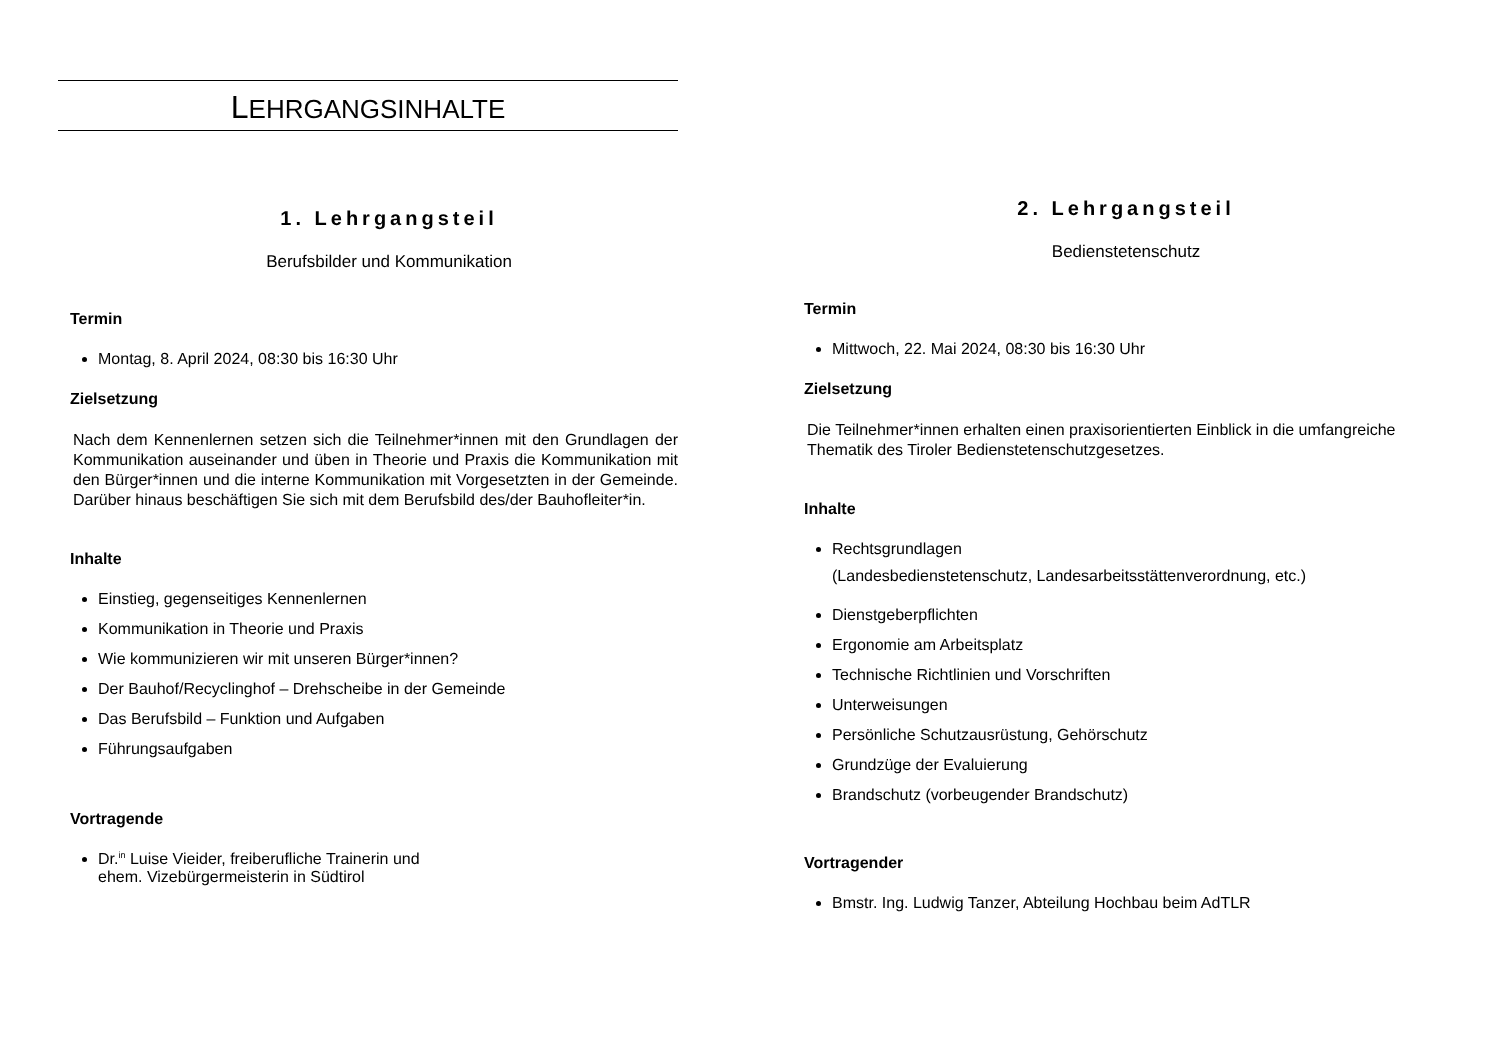LEHRGANGSINHALTE
1. Lehrgangsteil
Berufsbilder und Kommunikation
Termin
Montag, 8. April 2024, 08:30 bis 16:30 Uhr
Zielsetzung
Nach dem Kennenlernen setzen sich die Teilnehmer*innen mit den Grundlagen der Kommunikation auseinander und üben in Theorie und Praxis die Kommunikation mit den Bürger*innen und die interne Kommunikation mit Vorgesetzten in der Gemeinde. Darüber hinaus beschäftigen Sie sich mit dem Berufsbild des/der Bauhofleiter*in.
Inhalte
Einstieg, gegenseitiges Kennenlernen
Kommunikation in Theorie und Praxis
Wie kommunizieren wir mit unseren Bürger*innen?
Der Bauhof/Recyclinghof – Drehscheibe in der Gemeinde
Das Berufsbild – Funktion und Aufgaben
Führungsaufgaben
Vortragende
Dr.<sup>in</sup> Luise Vieider, freiberufliche Trainerin und
ehem. Vizebürgermeisterin in Südtirol
2. Lehrgangsteil
Bedienstetenschutz
Termin
Mittwoch, 22. Mai 2024, 08:30 bis 16:30 Uhr
Zielsetzung
Die Teilnehmer*innen erhalten einen praxisorientierten Einblick in die umfangreiche Thematik des Tiroler Bedienstetenschutzgesetzes.
Inhalte
Rechtsgrundlagen
(Landesbedienstetenschutz, Landesarbeitsstättenverordnung, etc.)
Dienstgeberpflichten
Ergonomie am Arbeitsplatz
Technische Richtlinien und Vorschriften
Unterweisungen
Persönliche Schutzausrüstung, Gehörschutz
Grundzüge der Evaluierung
Brandschutz (vorbeugender Brandschutz)
Vortragender
Bmstr. Ing. Ludwig Tanzer, Abteilung Hochbau beim AdTLR